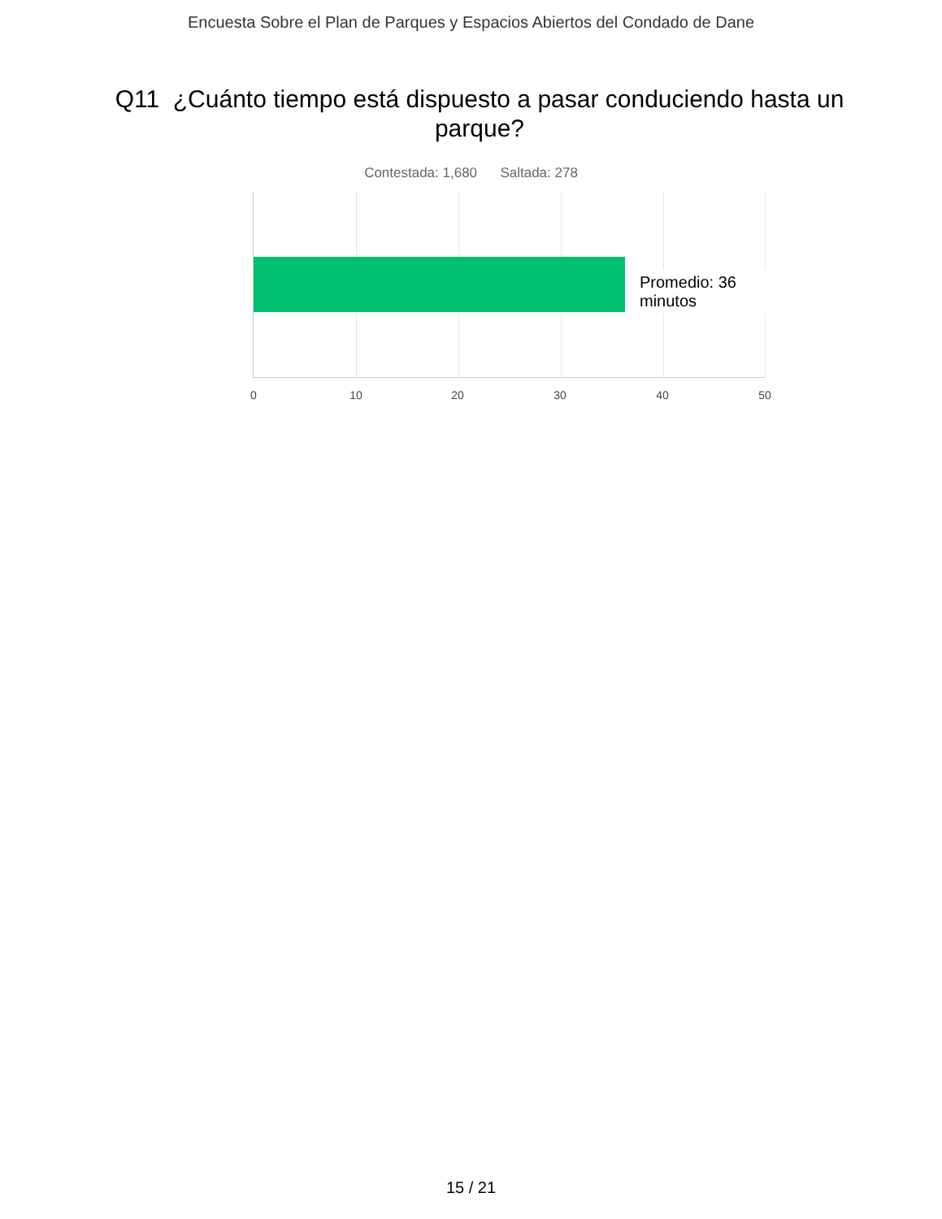Encuesta Sobre el Plan de Parques y Espacios Abiertos del Condado de Dane
Q11 ¿Cuánto tiempo está dispuesto a pasar conduciendo hasta un parque?
Contestada: 1,680 Saltada: 278
Promedio: 36 minutos
0 10 20 30 40 50
15 / 21